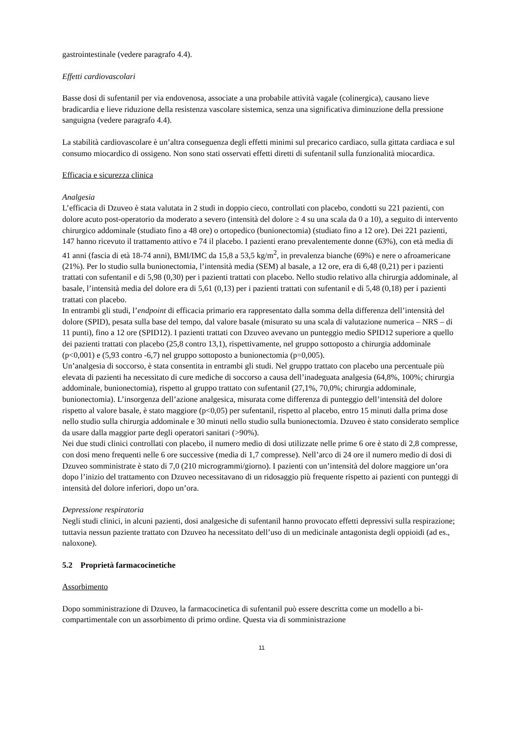gastrointestinale (vedere paragrafo 4.4).
Effetti cardiovascolari
Basse dosi di sufentanil per via endovenosa, associate a una probabile attività vagale (colinergica), causano lieve bradicardia e lieve riduzione della resistenza vascolare sistemica, senza una significativa diminuzione della pressione sanguigna (vedere paragrafo 4.4).
La stabilità cardiovascolare è un’altra conseguenza degli effetti minimi sul precarico cardiaco, sulla gittata cardiaca e sul consumo miocardico di ossigeno. Non sono stati osservati effetti diretti di sufentanil sulla funzionalità miocardica.
Efficacia e sicurezza clinica
Analgesia
L’efficacia di Dzuveo è stata valutata in 2 studi in doppio cieco, controllati con placebo, condotti su 221 pazienti, con dolore acuto post-operatorio da moderato a severo (intensità del dolore ≥ 4 su una scala da 0 a 10), a seguito di intervento chirurgico addominale (studiato fino a 48 ore) o ortopedico (bunionectomia) (studiato fino a 12 ore). Dei 221 pazienti, 147 hanno ricevuto il trattamento attivo e 74 il placebo. I pazienti erano prevalentemente donne (63%), con età media di 41 anni (fascia di età 18-74 anni), BMI/IMC da 15,8 a 53,5 kg/m<sup>2</sup>, in prevalenza bianche (69%) e nere o afroamericane (21%). Per lo studio sulla bunionectomia, l’intensità media (SEM) al basale, a 12 ore, era di 6,48 (0,21) per i pazienti trattati con sufentanil e di 5,98 (0,30) per i pazienti trattati con placebo. Nello studio relativo alla chirurgia addominale, al basale, l’intensità media del dolore era di 5,61 (0,13) per i pazienti trattati con sufentanil e di 5,48 (0,18) per i pazienti trattati con placebo.
In entrambi gli studi, l’endpoint di efficacia primario era rappresentato dalla somma della differenza dell’intensità del dolore (SPID), pesata sulla base del tempo, dal valore basale (misurato su una scala di valutazione numerica – NRS – di 11 punti), fino a 12 ore (SPID12). I pazienti trattati con Dzuveo avevano un punteggio medio SPID12 superiore a quello dei pazienti trattati con placebo (25,8 contro 13,1), rispettivamente, nel gruppo sottoposto a chirurgia addominale (p<0,001) e (5,93 contro -6,7) nel gruppo sottoposto a bunionectomia (p=0,005).
Un’analgesia di soccorso, è stata consentita in entrambi gli studi. Nel gruppo trattato con placebo una percentuale più elevata di pazienti ha necessitato di cure mediche di soccorso a causa dell’inadeguata analgesia (64,8%, 100%; chirurgia addominale, bunionectomia), rispetto al gruppo trattato con sufentanil (27,1%, 70,0%; chirurgia addominale, bunionectomia). L’insorgenza dell’azione analgesica, misurata come differenza di punteggio dell’intensità del dolore rispetto al valore basale, è stato maggiore (p<0,05) per sufentanil, rispetto al placebo, entro 15 minuti dalla prima dose nello studio sulla chirurgia addominale e 30 minuti nello studio sulla bunionectomia. Dzuveo è stato considerato semplice da usare dalla maggior parte degli operatori sanitari (>90%).
Nei due studi clinici controllati con placebo, il numero medio di dosi utilizzate nelle prime 6 ore è stato di 2,8 compresse, con dosi meno frequenti nelle 6 ore successive (media di 1,7 compresse). Nell’arco di 24 ore il numero medio di dosi di Dzuveo somministrate è stato di 7,0 (210 microgrammi/giorno). I pazienti con un’intensità del dolore maggiore un’ora dopo l’inizio del trattamento con Dzuveo necessitavano di un ridosaggio più frequente rispetto ai pazienti con punteggi di intensità del dolore inferiori, dopo un’ora.
Depressione respiratoria
Negli studi clinici, in alcuni pazienti, dosi analgesiche di sufentanil hanno provocato effetti depressivi sulla respirazione; tuttavia nessun paziente trattato con Dzuveo ha necessitato dell’uso di un medicinale antagonista degli oppioidi (ad es., naloxone).
5.2 Proprietà farmacocinetiche
Assorbimento
Dopo somministrazione di Dzuveo, la farmacocinetica di sufentanil può essere descritta come un modello a bi-compartimentale con un assorbimento di primo ordine. Questa via di somministrazione
11